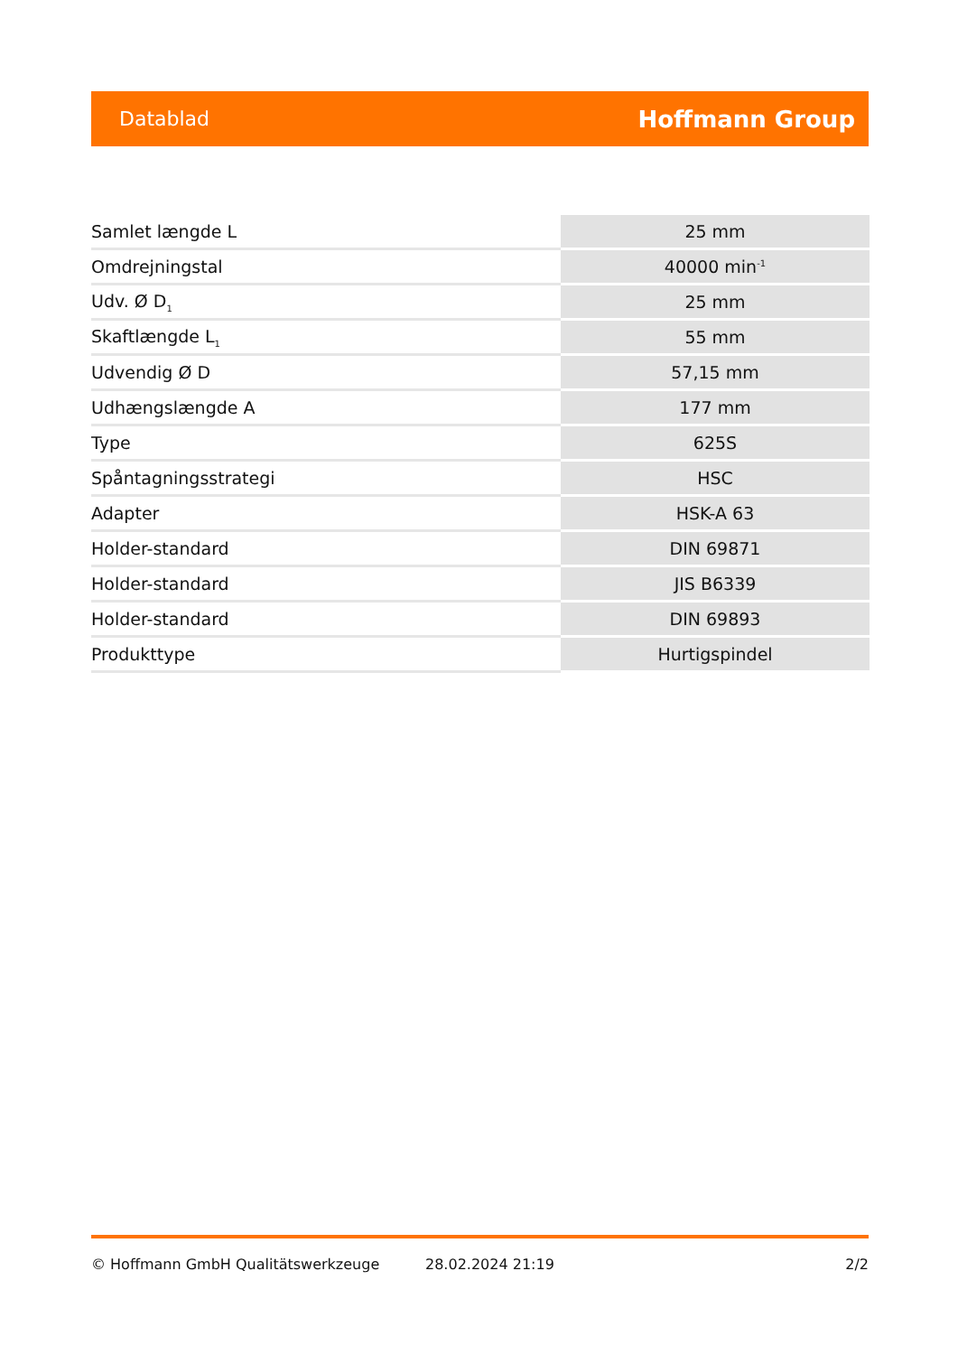Datablad Hoffmann Group
| Samlet længde L | 25 mm |
| Omdrejningstal | 40000 min<sup>-1</sup> |
| Udv. Ø D<sub>1</sub> | 25 mm |
| Skaftlængde L<sub>1</sub> | 55 mm |
| Udvendig Ø D | 57,15 mm |
| Udhængslængde A | 177 mm |
| Type | 625S |
| Spåntagningsstrategi | HSC |
| Adapter | HSK-A 63 |
| Holder-standard | DIN 69871 |
| Holder-standard | JIS B6339 |
| Holder-standard | DIN 69893 |
| Produkttype | Hurtigspindel |
© Hoffmann GmbH Qualitätswerkzeuge 28.02.2024 21:19 2/2